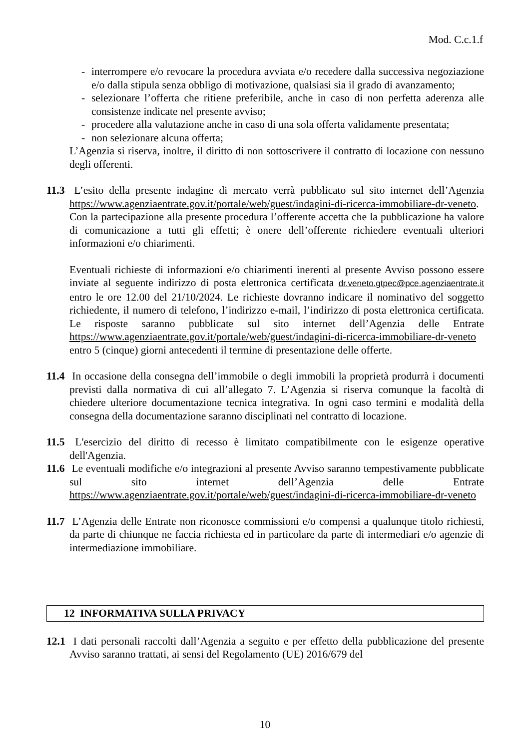Mod. C.c.1.f
- interrompere e/o revocare la procedura avviata e/o recedere dalla successiva negoziazione e/o dalla stipula senza obbligo di motivazione, qualsiasi sia il grado di avanzamento;
- selezionare l’offerta che ritiene preferibile, anche in caso di non perfetta aderenza alle consistenze indicate nel presente avviso;
- procedere alla valutazione anche in caso di una sola offerta validamente presentata;
- non selezionare alcuna offerta;
L’Agenzia si riserva, inoltre, il diritto di non sottoscrivere il contratto di locazione con nessuno degli offerenti.
11.3 L’esito della presente indagine di mercato verrà pubblicato sul sito internet dell’Agenzia https://www.agenziaentrate.gov.it/portale/web/guest/indagini-di-ricerca-immobiliare-dr-veneto. Con la partecipazione alla presente procedura l’offerente accetta che la pubblicazione ha valore di comunicazione a tutti gli effetti; è onere dell’offerente richiedere eventuali ulteriori informazioni e/o chiarimenti.
Eventuali richieste di informazioni e/o chiarimenti inerenti al presente Avviso possono essere inviate al seguente indirizzo di posta elettronica certificata dr.veneto.gtpec@pce.agenziaentrate.it entro le ore 12.00 del 21/10/2024. Le richieste dovranno indicare il nominativo del soggetto richiedente, il numero di telefono, l’indirizzo e-mail, l’indirizzo di posta elettronica certificata. Le risposte saranno pubblicate sul sito internet dell’Agenzia delle Entrate https://www.agenziaentrate.gov.it/portale/web/guest/indagini-di-ricerca-immobiliare-dr-veneto entro 5 (cinque) giorni antecedenti il termine di presentazione delle offerte.
11.4 In occasione della consegna dell’immobile o degli immobili la proprietà produrrà i documenti previsti dalla normativa di cui all’allegato 7. L’Agenzia si riserva comunque la facoltà di chiedere ulteriore documentazione tecnica integrativa. In ogni caso termini e modalità della consegna della documentazione saranno disciplinati nel contratto di locazione.
11.5 L'esercizio del diritto di recesso è limitato compatibilmente con le esigenze operative dell'Agenzia.
11.6 Le eventuali modifiche e/o integrazioni al presente Avviso saranno tempestivamente pubblicate sul sito internet dell’Agenzia delle Entrate https://www.agenziaentrate.gov.it/portale/web/guest/indagini-di-ricerca-immobiliare-dr-veneto
11.7 L’Agenzia delle Entrate non riconosce commissioni e/o compensi a qualunque titolo richiesti, da parte di chiunque ne faccia richiesta ed in particolare da parte di intermediari e/o agenzie di intermediazione immobiliare.
12 INFORMATIVA SULLA PRIVACY
12.1 I dati personali raccolti dall’Agenzia a seguito e per effetto della pubblicazione del presente Avviso saranno trattati, ai sensi del Regolamento (UE) 2016/679 del
10